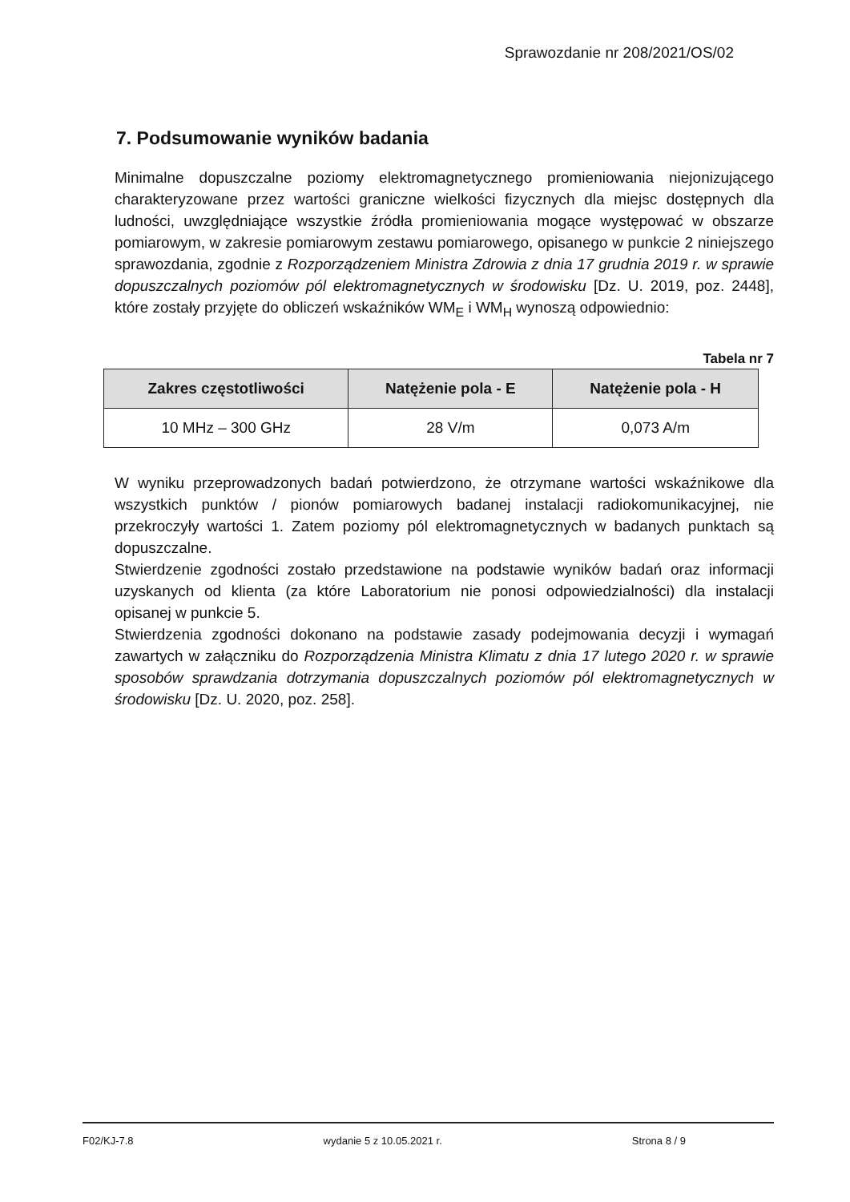Sprawozdanie nr 208/2021/OS/02
7. Podsumowanie wyników badania
Minimalne dopuszczalne poziomy elektromagnetycznego promieniowania niejonizującego charakteryzowane przez wartości graniczne wielkości fizycznych dla miejsc dostępnych dla ludności, uwzględniające wszystkie źródła promieniowania mogące występować w obszarze pomiarowym, w zakresie pomiarowym zestawu pomiarowego, opisanego w punkcie 2 niniejszego sprawozdania, zgodnie z Rozporządzeniem Ministra Zdrowia z dnia 17 grudnia 2019 r. w sprawie dopuszczalnych poziomów pól elektromagnetycznych w środowisku [Dz. U. 2019, poz. 2448], które zostały przyjęte do obliczeń wskaźników WM<sub>E</sub> i WM<sub>H</sub> wynoszą odpowiednio:
Tabela nr 7
| Zakres częstotliwości | Natężenie pola - E | Natężenie pola - H |
| --- | --- | --- |
| 10 MHz – 300 GHz | 28 V/m | 0,073 A/m |
W wyniku przeprowadzonych badań potwierdzono, że otrzymane wartości wskaźnikowe dla wszystkich punktów / pionów pomiarowych badanej instalacji radiokomunikacyjnej, nie przekroczyły wartości 1. Zatem poziomy pól elektromagnetycznych w badanych punktach są dopuszczalne.
Stwierdzenie zgodności zostało przedstawione na podstawie wyników badań oraz informacji uzyskanych od klienta (za które Laboratorium nie ponosi odpowiedzialności) dla instalacji opisanej w punkcie 5.
Stwierdzenia zgodności dokonano na podstawie zasady podejmowania decyzji i wymagań zawartych w załączniku do Rozporządzenia Ministra Klimatu z dnia 17 lutego 2020 r. w sprawie sposobów sprawdzania dotrzymania dopuszczalnych poziomów pól elektromagnetycznych w środowisku [Dz. U. 2020, poz. 258].
F02/KJ-7.8 wydanie 5 z 10.05.2021 r. Strona 8 / 9